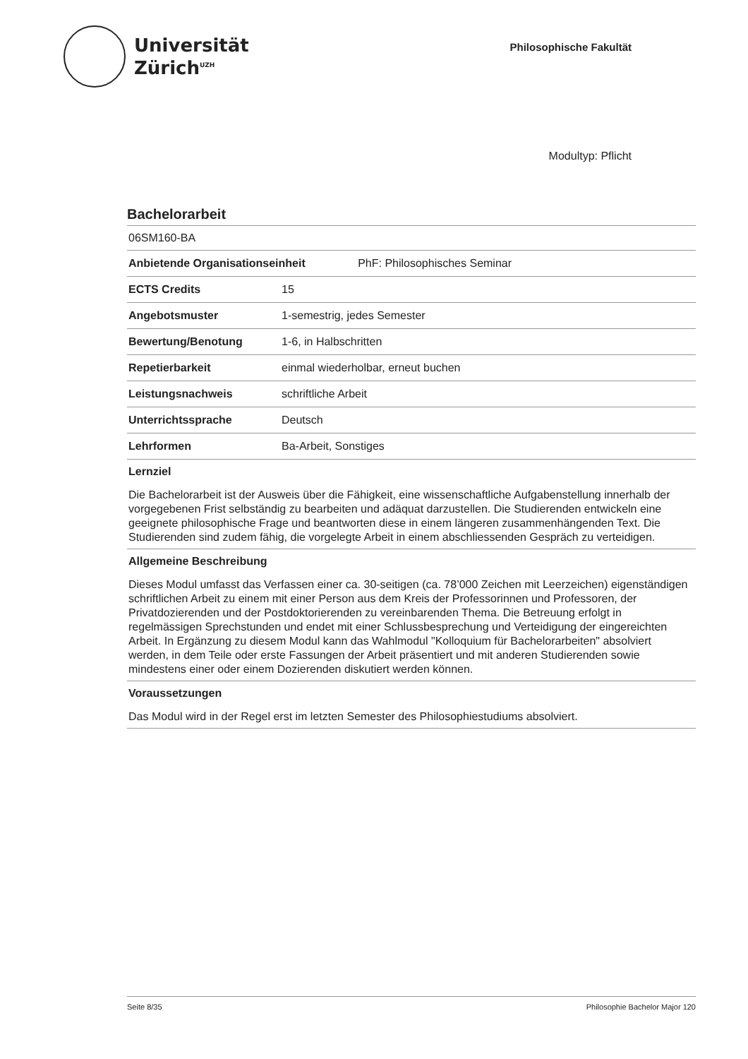Universität
Zürich<sup>UZH</sup>
Philosophische Fakultät
Modultyp: Pflicht
Bachelorarbeit
06SM160-BA
| Anbietende Organisationseinheit PhF: Philosophisches Seminar | |
| --- | --- |
| ECTS Credits | 15 |
| Angebotsmuster | 1-semestrig, jedes Semester |
| Bewertung/Benotung | 1-6, in Halbschritten |
| Repetierbarkeit | einmal wiederholbar, erneut buchen |
| Leistungsnachweis | schriftliche Arbeit |
| Unterrichtssprache | Deutsch |
| Lehrformen | Ba-Arbeit, Sonstiges |
Lernziel
Die Bachelorarbeit ist der Ausweis über die Fähigkeit, eine wissenschaftliche Aufgabenstellung innerhalb der vorgegebenen Frist selbständig zu bearbeiten und adäquat darzustellen. Die Studierenden entwickeln eine geeignete philosophische Frage und beantworten diese in einem längeren zusammenhängenden Text. Die Studierenden sind zudem fähig, die vorgelegte Arbeit in einem abschliessenden Gespräch zu verteidigen.
Allgemeine Beschreibung
Dieses Modul umfasst das Verfassen einer ca. 30-seitigen (ca. 78’000 Zeichen mit Leerzeichen) eigenständigen schriftlichen Arbeit zu einem mit einer Person aus dem Kreis der Professorinnen und Professoren, der Privatdozierenden und der Postdoktorierenden zu vereinbarenden Thema. Die Betreuung erfolgt in regelmässigen Sprechstunden und endet mit einer Schlussbesprechung und Verteidigung der eingereichten Arbeit. In Ergänzung zu diesem Modul kann das Wahlmodul "Kolloquium für Bachelorarbeiten" absolviert werden, in dem Teile oder erste Fassungen der Arbeit präsentiert und mit anderen Studierenden sowie mindestens einer oder einem Dozierenden diskutiert werden können.
Voraussetzungen
Das Modul wird in der Regel erst im letzten Semester des Philosophiestudiums absolviert.
Seite 8/35 Philosophie Bachelor Major 120